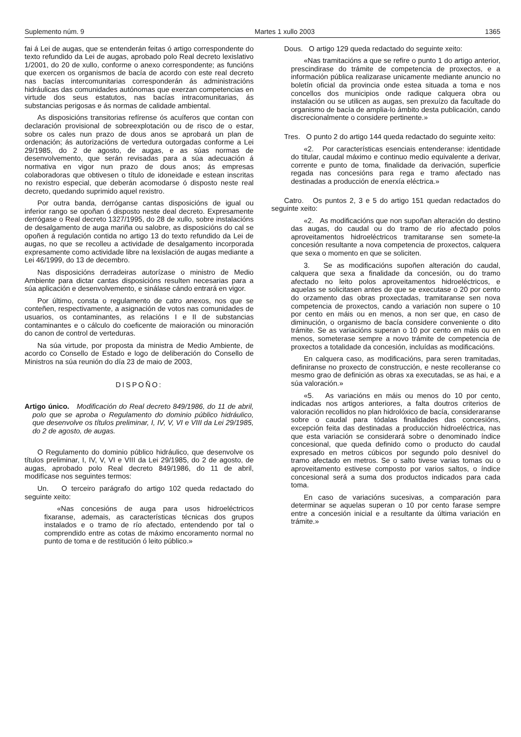Suplemento núm. 9 Martes 1 xullo 2003 1365
fai á Lei de augas, que se entenderán feitas ó artigo correspondente do texto refundido da Lei de augas, aprobado polo Real decreto lexislativo 1/2001, do 20 de xullo, conforme o anexo correspondente; as funcións que exercen os organismos de bacía de acordo con este real decreto nas bacías intercomunitarias corresponderán ás administracións hidráulicas das comunidades autónomas que exerzan competencias en virtude dos seus estatutos, nas bacías intracomunitarias, ás substancias perigosas e ás normas de calidade ambiental.
As disposicións transitorias refírense ós acuíferos que contan con declaración provisional de sobreexplotación ou de risco de o estar, sobre os cales nun prazo de dous anos se aprobará un plan de ordenación; ás autorizacións de vertedura outorgadas conforme a Lei 29/1985, do 2 de agosto, de augas, e as súas normas de desenvolvemento, que serán revisadas para a súa adecuación á normativa en vigor nun prazo de dous anos; ás empresas colaboradoras que obtivesen o título de idoneidade e estean inscritas no rexistro especial, que deberán acomodarse ó disposto neste real decreto, quedando suprimido aquel rexistro.
Por outra banda, derróganse cantas disposicións de igual ou inferior rango se opoñan ó disposto neste deal decreto. Expresamente derrógase o Real decreto 1327/1995, do 28 de xullo, sobre instalacións de desalgamento de auga mariña ou salobre, as disposicións do cal se opoñen á regulación contida no artigo 13 do texto refundido da Lei de augas, no que se recolleu a actividade de desalgamento incorporada expresamente como actividade libre na lexislación de augas mediante a Lei 46/1999, do 13 de decembro.
Nas disposicións derradeiras autorízase o ministro de Medio Ambiente para dictar cantas disposicións resulten necesarias para a súa aplicación e desenvolvemento, e sinálase cándo entrará en vigor.
Por último, consta o regulamento de catro anexos, nos que se conteñen, respectivamente, a asignación de votos nas comunidades de usuarios, os contaminantes, as relacións I e II de substancias contaminantes e o cálculo do coeficente de maioración ou minoración do canon de control de verteduras.
Na súa virtude, por proposta da ministra de Medio Ambiente, de acordo co Consello de Estado e logo de deliberación do Consello de Ministros na súa reunión do día 23 de maio de 2003,
DISPOÑO:
Artigo único. Modificación do Real decreto 849/1986, do 11 de abril, polo que se aproba o Regulamento do dominio público hidráulico, que desenvolve os títulos preliminar, I, IV, V, VI e VIII da Lei 29/1985, do 2 de agosto, de augas.
O Regulamento do dominio público hidráulico, que desenvolve os títulos preliminar, I, IV, V, VI e VIII da Lei 29/1985, do 2 de agosto, de augas, aprobado polo Real decreto 849/1986, do 11 de abril, modifícase nos seguintes termos:
Un. O terceiro parágrafo do artigo 102 queda redactado do seguinte xeito:
«Nas concesións de auga para usos hidroeléctricos fixaranse, ademais, as características técnicas dos grupos instalados e o tramo de río afectado, entendendo por tal o comprendido entre as cotas de máximo encoramento normal no punto de toma e de restitución ó leito público.»
Dous. O artigo 129 queda redactado do seguinte xeito:
«Nas tramitacións a que se refire o punto 1 do artigo anterior, prescindirase do trámite de competencia de proxectos, e a información pública realizarase unicamente mediante anuncio no boletín oficial da provincia onde estea situada a toma e nos concellos dos municipios onde radique calquera obra ou instalación ou se utilicen as augas, sen prexuízo da facultade do organismo de bacía de amplia-lo ámbito desta publicación, cando discrecionalmente o considere pertinente.»
Tres. O punto 2 do artigo 144 queda redactado do seguinte xeito:
«2. Por características esenciais entenderanse: identidade do titular, caudal máximo e continuo medio equivalente a derivar, corrente e punto de toma, finalidade da derivación, superficie regada nas concesións para rega e tramo afectado nas destinadas a producción de enerxía eléctrica.»
Catro. Os puntos 2, 3 e 5 do artigo 151 quedan redactados do seguinte xeito:
«2. As modificacións que non supoñan alteración do destino das augas, do caudal ou do tramo de río afectado polos aproveitamentos hidroeléctricos tramitaranse sen somete-la concesión resultante a nova competencia de proxectos, calquera que sexa o momento en que se soliciten.
3. Se as modificacións supoñen alteración do caudal, calquera que sexa a finalidade da concesión, ou do tramo afectado no leito polos aproveitamentos hidroeléctricos, e aquelas se solicitasen antes de que se executase o 20 por cento do orzamento das obras proxectadas, tramitaranse sen nova competencia de proxectos, cando a variación non supere o 10 por cento en máis ou en menos, a non ser que, en caso de diminución, o organismo de bacía considere conveniente o dito trámite. Se as variacións superan o 10 por cento en máis ou en menos, someterase sempre a novo trámite de competencia de proxectos a totalidade da concesión, incluídas as modificacións.
En calquera caso, as modificacións, para seren tramitadas, definiranse no proxecto de construcción, e neste recolleranse co mesmo grao de definición as obras xa executadas, se as hai, e a súa valoración.»
«5. As variacións en máis ou menos do 10 por cento, indicadas nos artigos anteriores, a falta doutros criterios de valoración recollidos no plan hidrolóxico de bacía, consideraranse sobre o caudal para tódalas finalidades das concesións, excepción feita das destinadas a producción hidroeléctrica, nas que esta variación se considerará sobre o denominado índice concesional, que queda definido como o producto do caudal expresado en metros cúbicos por segundo polo desnivel do tramo afectado en metros. Se o salto tivese varias tomas ou o aproveitamento estivese composto por varios saltos, o índice concesional será a suma dos productos indicados para cada toma.
En caso de variacións sucesivas, a comparación para determinar se aquelas superan o 10 por cento farase sempre entre a concesión inicial e a resultante da última variación en trámite.»